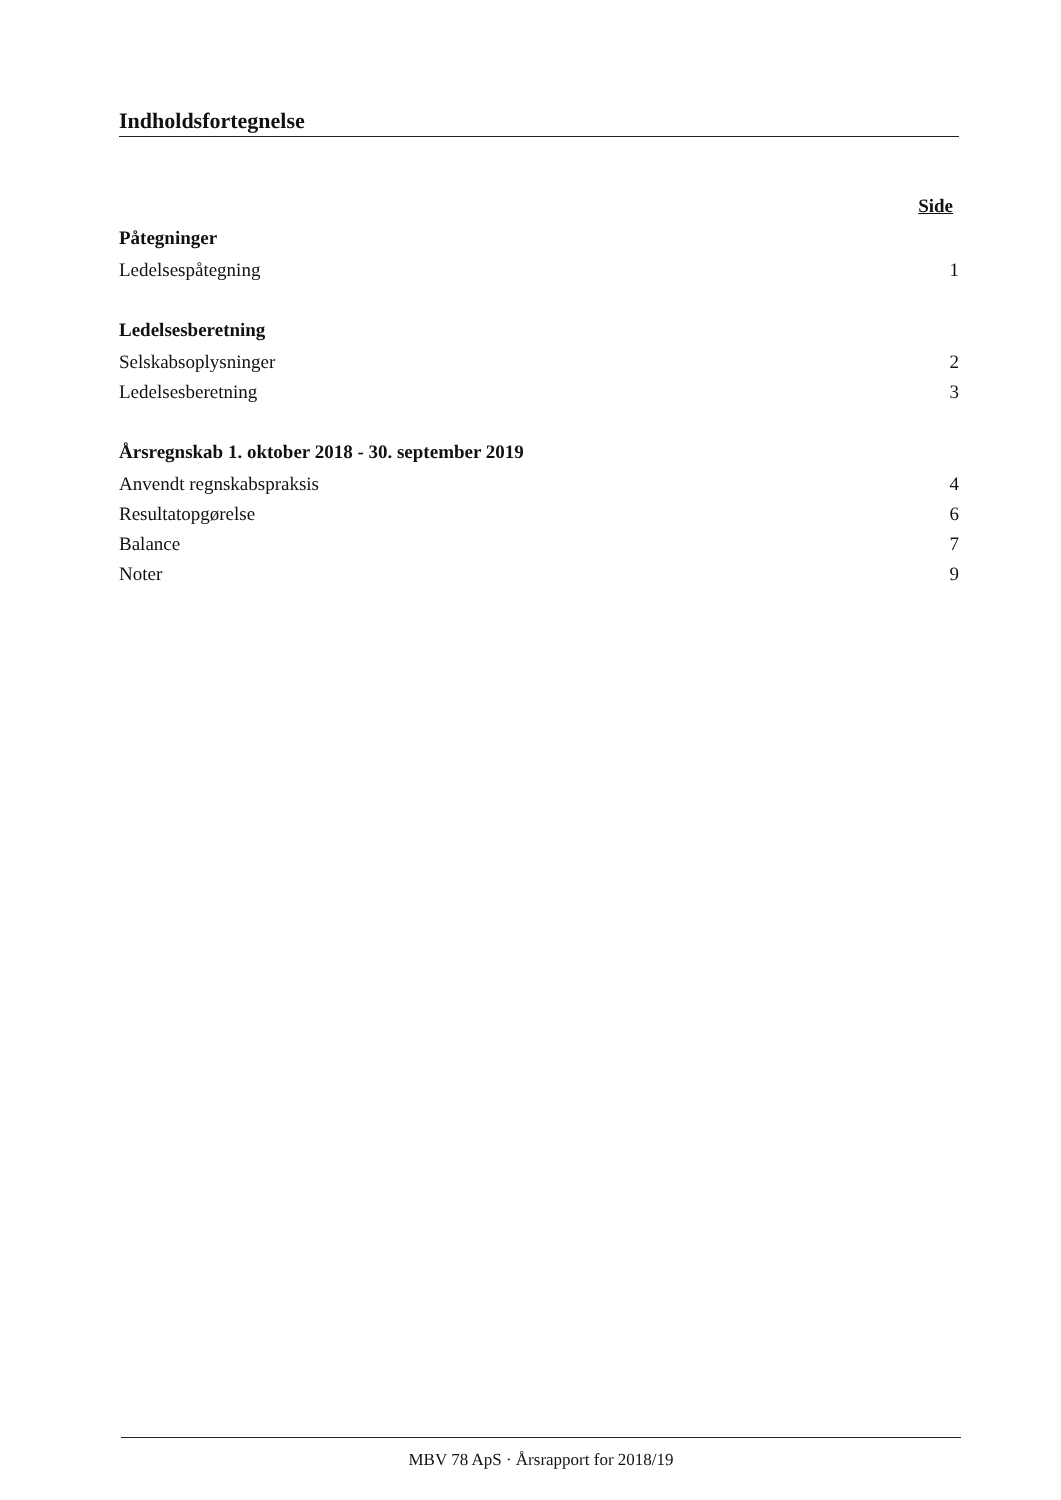Indholdsfortegnelse
Side
Påtegninger
Ledelsespåtegning 1
Ledelsesberetning
Selskabsoplysninger 2
Ledelsesberetning 3
Årsregnskab 1. oktober 2018 - 30. september 2019
Anvendt regnskabspraksis 4
Resultatopgørelse 6
Balance 7
Noter 9
MBV 78 ApS · Årsrapport for 2018/19